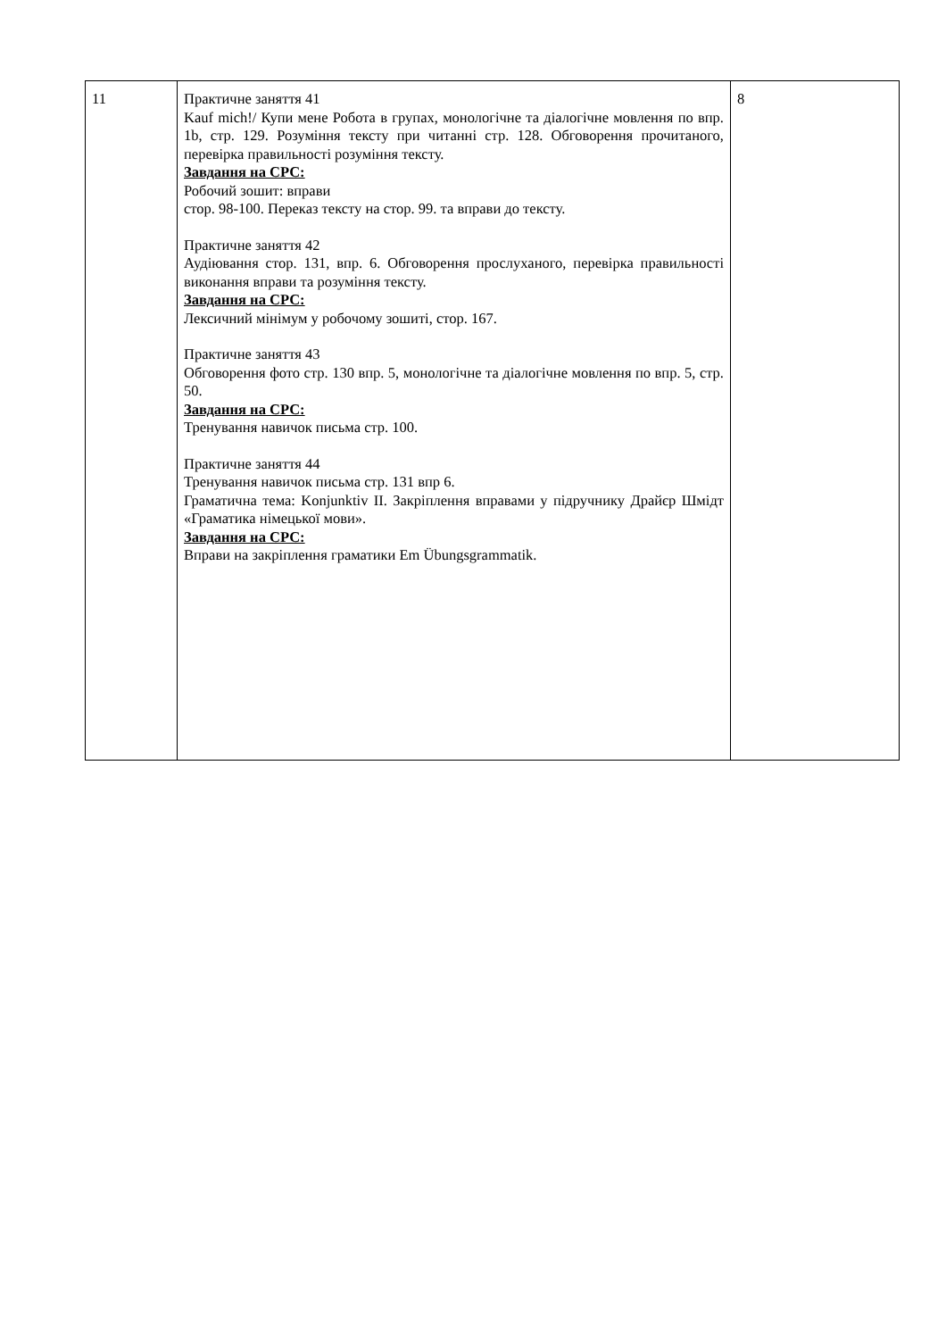| 11 | Практичне заняття 41 Kauf mich!/ Купи мене Робота в групах, монологічне та діалогічне мовлення по впр. 1b, стр. 129. Розуміння тексту при читанні стр. 128. Обговорення прочитаного, перевірка правильності розуміння тексту. Завдання на СРС: Робочий зошит: вправи стор. 98-100. Переказ тексту на стор. 99. та вправи до тексту. Практичне заняття 42 Аудіювання стор. 131, впр. 6. Обговорення прослуханого, перевірка правильності виконання вправи та розуміння тексту. Завдання на СРС: Лексичний мінімум у робочому зошиті, стор. 167. Практичне заняття 43 Обговорення фото стр. 130 впр. 5, монологічне та діалогічне мовлення по впр. 5, стр. 50. Завдання на СРС: Тренування навичок письма стр. 100. Практичне заняття 44 Тренування навичок письма стр. 131 впр 6. Граматична тема: Konjunktiv II. Закріплення вправами у підручнику Драйєр Шмідт «Граматика німецької мови». Завдання на СРС: Вправи на закріплення граматики Em Übungsgrammatik. | 8 |